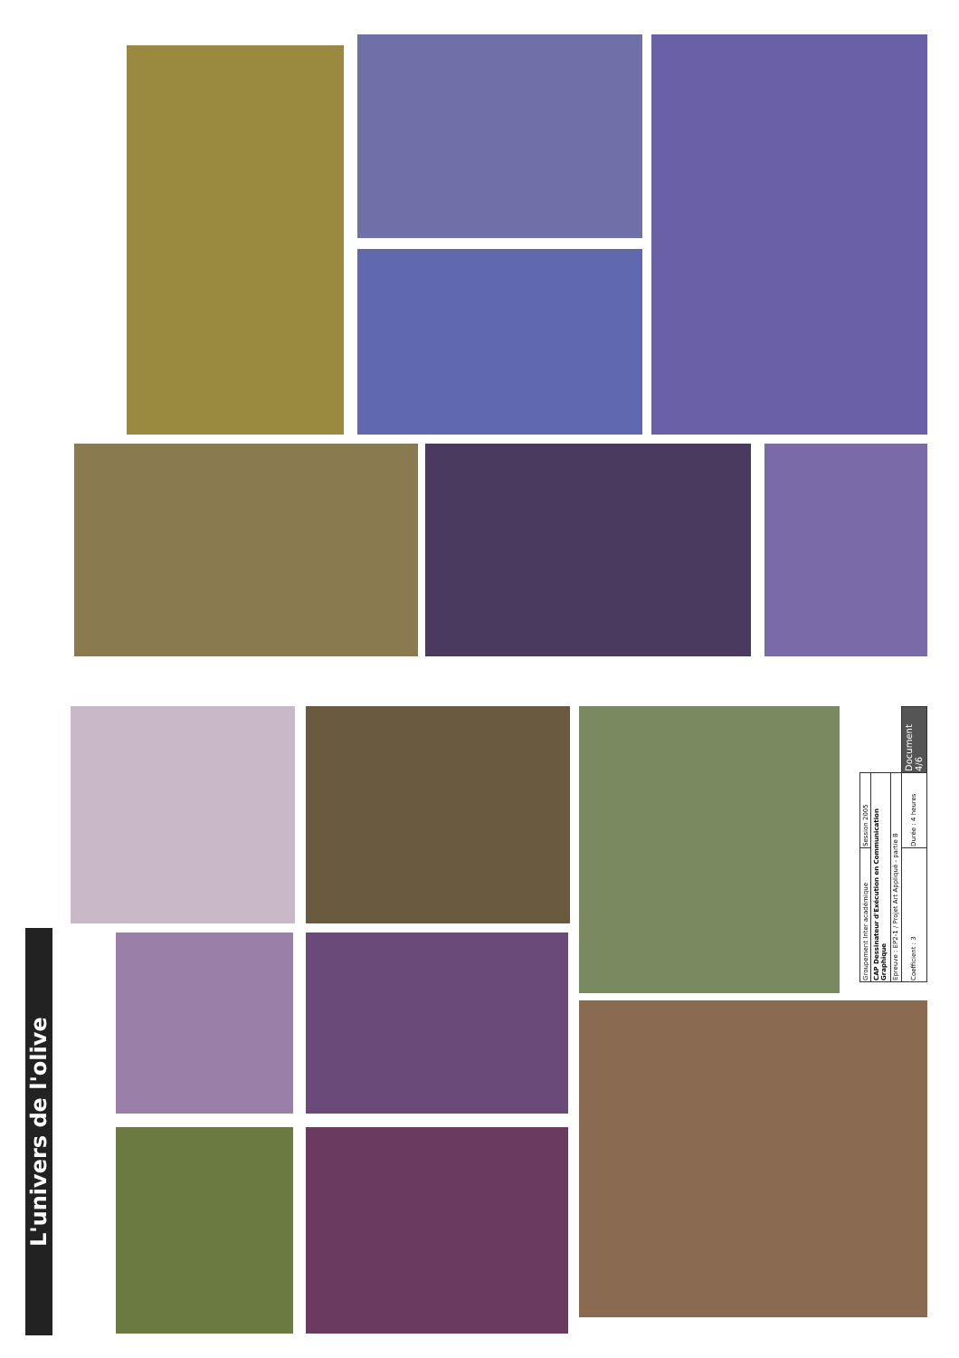L'univers de l'olive
| Groupement Inter académique | Session 2005 | |
| CAP Dessinateur d'Exécution en Communication Graphique | | |
| Epreuve : EP2-1 / Projet Art Appliqué - partie B | | |
| Coefficient : 3 | Durée : 4 heures | Document 4/6 |